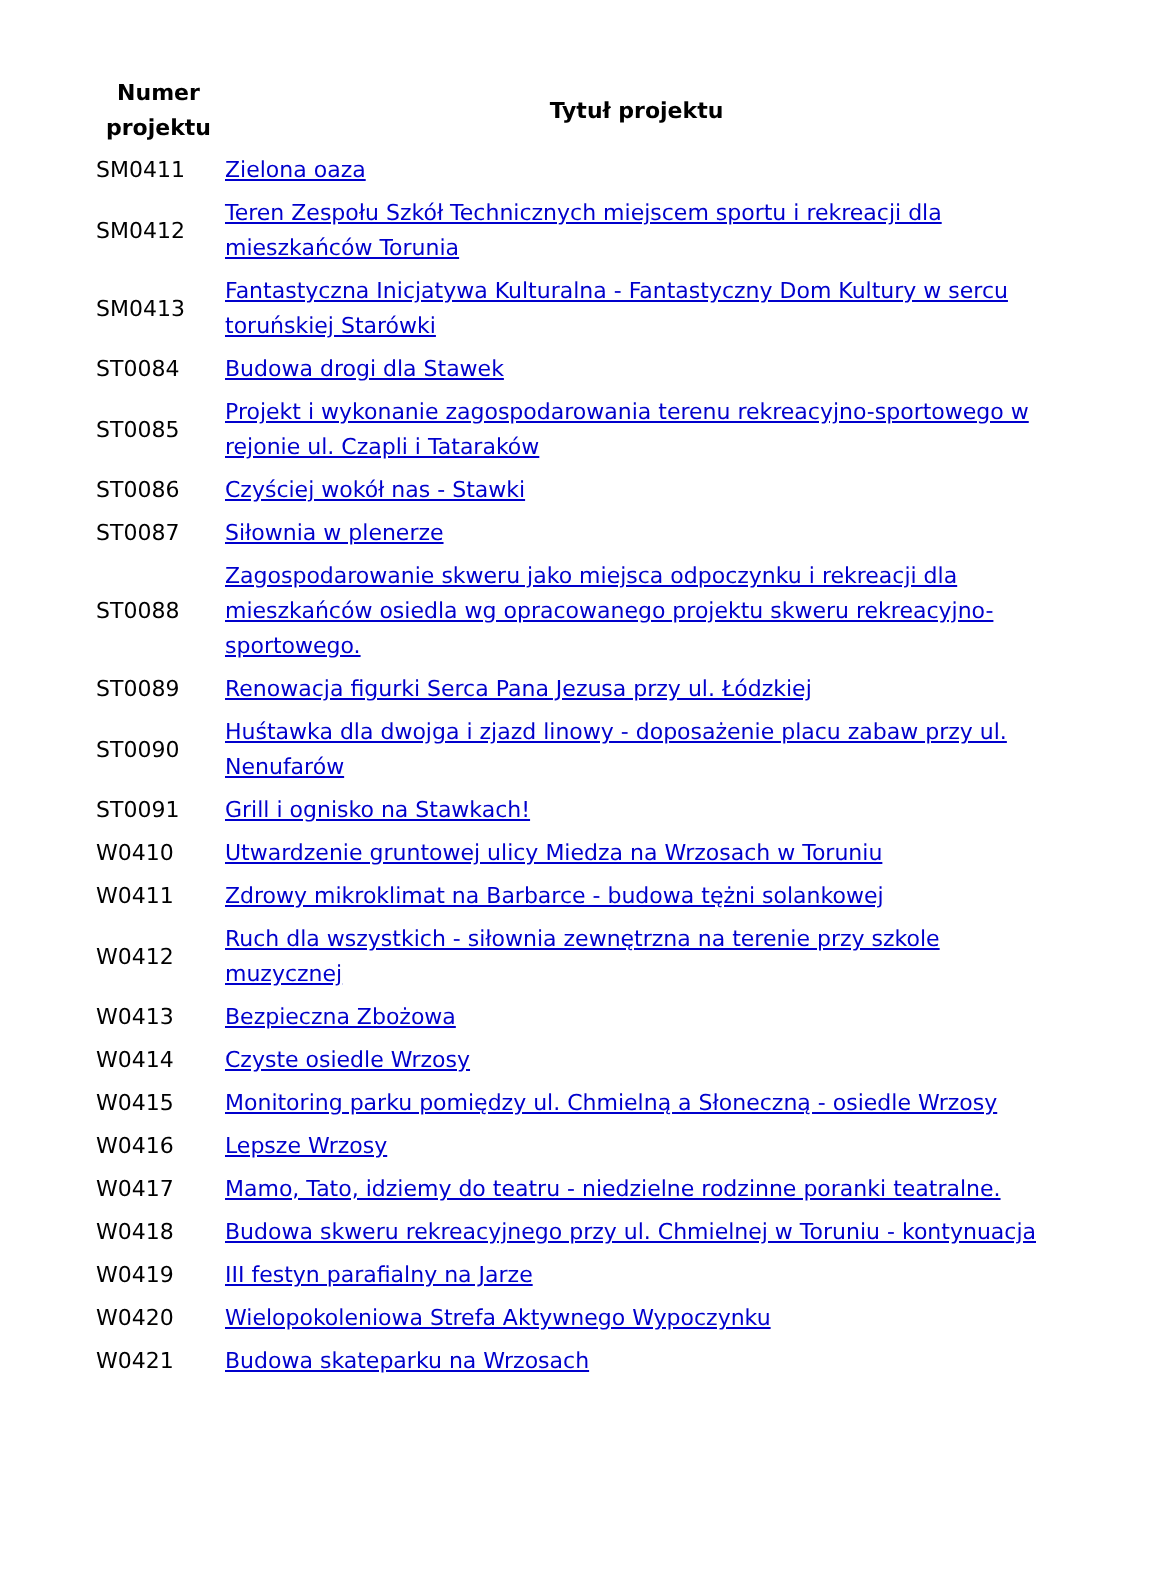| Numer projektu | Tytuł projektu |
| --- | --- |
| SM0411 | Zielona oaza |
| SM0412 | Teren Zespołu Szkół Technicznych miejscem sportu i rekreacji dla mieszkańców Torunia |
| SM0413 | Fantastyczna Inicjatywa Kulturalna - Fantastyczny Dom Kultury w sercu toruńskiej Starówki |
| ST0084 | Budowa drogi dla Stawek |
| ST0085 | Projekt i wykonanie zagospodarowania terenu rekreacyjno-sportowego w rejonie ul. Czapli i Tataraków |
| ST0086 | Czyściej wokół nas - Stawki |
| ST0087 | Siłownia w plenerze |
| ST0088 | Zagospodarowanie skweru jako miejsca odpoczynku i rekreacji dla mieszkańców osiedla wg opracowanego projektu skweru rekreacyjno-sportowego. |
| ST0089 | Renowacja figurki Serca Pana Jezusa przy ul. Łódzkiej |
| ST0090 | Huśtawka dla dwojga i zjazd linowy - doposażenie placu zabaw przy ul. Nenufarów |
| ST0091 | Grill i ognisko na Stawkach! |
| W0410 | Utwardzenie gruntowej ulicy Miedza na Wrzosach w Toruniu |
| W0411 | Zdrowy mikroklimat na Barbarce - budowa tężni solankowej |
| W0412 | Ruch dla wszystkich - siłownia zewnętrzna na terenie przy szkole muzycznej |
| W0413 | Bezpieczna Zbożowa |
| W0414 | Czyste osiedle Wrzosy |
| W0415 | Monitoring parku pomiędzy ul. Chmielną a Słoneczną - osiedle Wrzosy |
| W0416 | Lepsze Wrzosy |
| W0417 | Mamo, Tato, idziemy do teatru - niedzielne rodzinne poranki teatralne. |
| W0418 | Budowa skweru rekreacyjnego przy ul. Chmielnej w Toruniu - kontynuacja |
| W0419 | III festyn parafialny na Jarze |
| W0420 | Wielopokoleniowa Strefa Aktywnego Wypoczynku |
| W0421 | Budowa skateparku na Wrzosach |